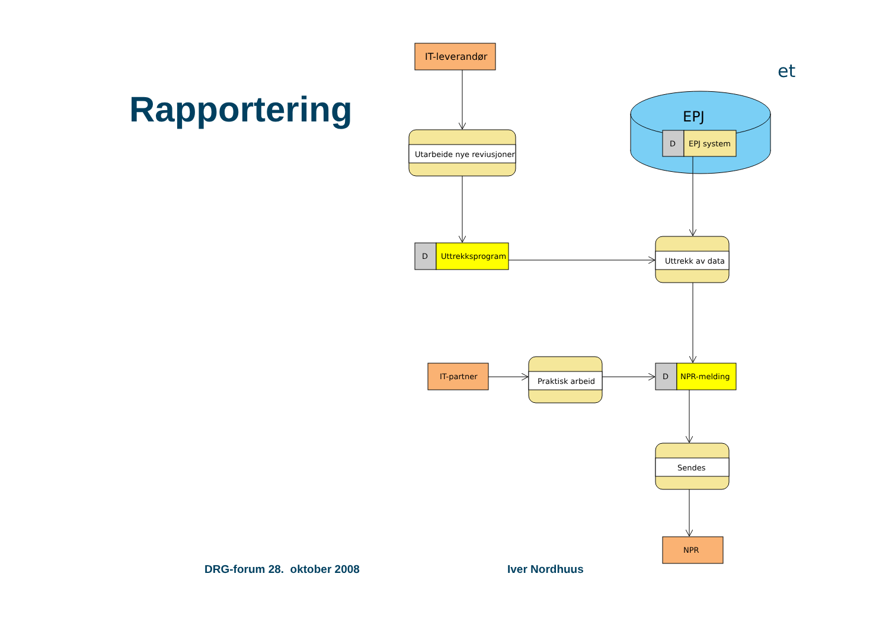Rapportering
et
EPJ
D
EPJ system
IT-leverandør
Utarbeide nye reviusjoner
D
Uttrekksprogram
Uttrekk av data
IT-partner
Praktisk arbeid
D
NPR-melding
Sendes
NPR
DRG-forum 28. oktober 2008 Iver Nordhuus